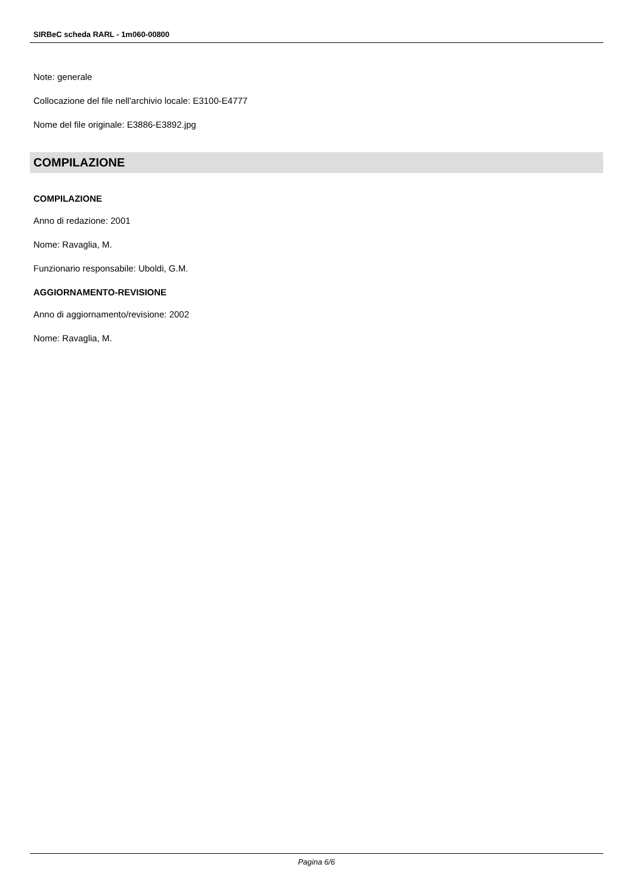SIRBeC scheda RARL - 1m060-00800
Note: generale
Collocazione del file nell'archivio locale: E3100-E4777
Nome del file originale: E3886-E3892.jpg
COMPILAZIONE
COMPILAZIONE
Anno di redazione: 2001
Nome: Ravaglia, M.
Funzionario responsabile: Uboldi, G.M.
AGGIORNAMENTO-REVISIONE
Anno di aggiornamento/revisione: 2002
Nome: Ravaglia, M.
Pagina 6/6